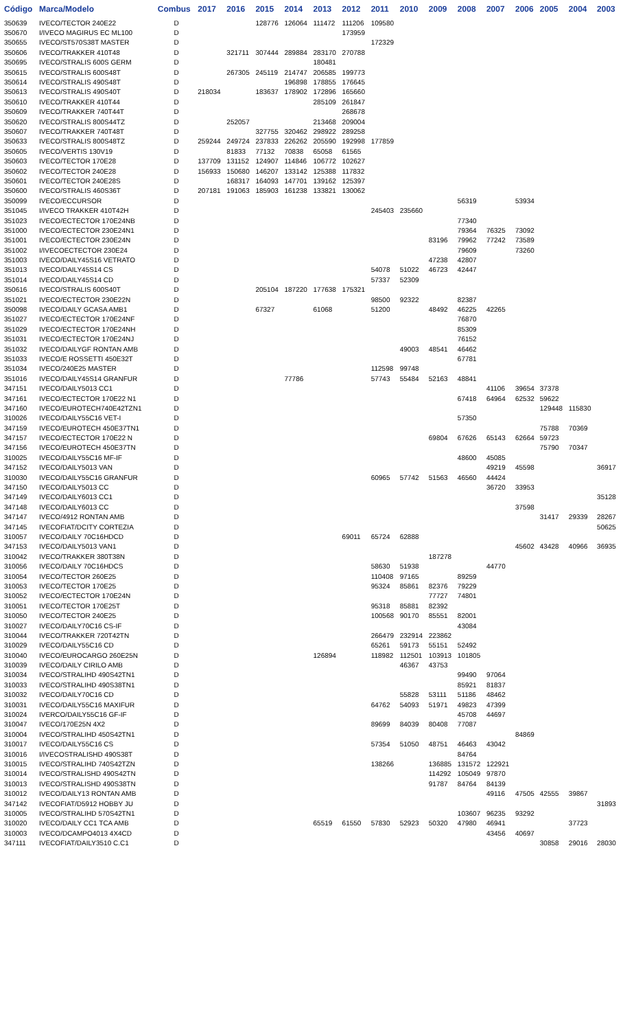| Código | Marca/Modelo | Combus | 2017 | 2016 | 2015 | 2014 | 2013 | 2012 | 2011 | 2010 | 2009 | 2008 | 2007 | 2006 | 2005 | 2004 | 2003 |
| --- | --- | --- | --- | --- | --- | --- | --- | --- | --- | --- | --- | --- | --- | --- | --- | --- | --- |
| 350639 | IVECO/TECTOR 240E22 | D | | | 128776 | 126064 | 111472 | 111206 | 109580 | | | | | | | | |
| 350670 | I/IVECO MAGIRUS EC ML100 | D | | | | | | 173959 | | | | | | | | | |
| 350655 | IVECO/ST570S38T MASTER | D | | | | | | | 172329 | | | | | | | | |
| 350606 | IVECO/TRAKKER 410T48 | D | | 321711 | 307444 | 289884 | 283170 | 270788 | | | | | | | | | |
| 350695 | IVECO/STRALIS 600S GERM | D | | | | | 180481 | | | | | | | | | | |
| 350615 | IVECO/STRALIS 600S48T | D | | 267305 | 245119 | 214747 | 206585 | 199773 | | | | | | | | | |
| 350614 | IVECO/STRALIS 490S48T | D | | | | 196898 | 178855 | 176645 | | | | | | | | | |
| 350613 | IVECO/STRALIS 490S40T | D | 218034 | | 183637 | 178902 | 172896 | 165660 | | | | | | | | | |
| 350610 | IVECO/TRAKKER 410T44 | D | | | | | 285109 | 261847 | | | | | | | | | |
| 350609 | IVECO/TRAKKER 740T44T | D | | | | | | 268678 | | | | | | | | | |
| 350620 | IVECO/STRALIS 800S44TZ | D | | 252057 | | | 213468 | 209004 | | | | | | | | | |
| 350607 | IVECO/TRAKKER 740T48T | D | | | 327755 | 320462 | 298922 | 289258 | | | | | | | | | |
| 350633 | IVECO/STRALIS 800S48TZ | D | 259244 | 249724 | 237833 | 226262 | 205590 | 192998 | 177859 | | | | | | | | |
| 350605 | IVECO/VERTIS 130V19 | D | | 81833 | 77132 | 70838 | 65058 | 61565 | | | | | | | | | |
| 350603 | IVECO/TECTOR 170E28 | D | 137709 | 131152 | 124907 | 114846 | 106772 | 102627 | | | | | | | | | |
| 350602 | IVECO/TECTOR 240E28 | D | 156933 | 150680 | 146207 | 133142 | 125388 | 117832 | | | | | | | | | |
| 350601 | IVECO/TECTOR 240E28S | D | | 168317 | 164093 | 147701 | 139162 | 125397 | | | | | | | | | |
| 350600 | IVECO/STRALIS 460S36T | D | 207181 | 191063 | 185903 | 161238 | 133821 | 130062 | | | | | | | | | |
| 350099 | IVECO/ECCURSOR | D | | | | | | | | | | 56319 | | 53934 | | | |
| 351045 | I/IVECO TRAKKER 410T42H | D | | | | | | | 245403 | 235660 | | | | | | | |
| 351023 | IVECO/ECTECTOR 170E24NB | D | | | | | | | | | | 77340 | | | | | |
| 351000 | IVECO/ECTECTOR 230E24N1 | D | | | | | | | | | | 79364 | 76325 | 73092 | | | |
| 351001 | IVECO/ECTECTOR 230E24N | D | | | | | | | | | 83196 | 79962 | 77242 | 73589 | | | |
| 351002 | I/IVECOECTECTOR 230E24 | D | | | | | | | | | | 79609 | | 73260 | | | |
| 351003 | IVECO/DAILY45S16 VETRATO | D | | | | | | | | | 47238 | 42807 | | | | | |
| 351013 | IVECO/DAILY45S14 CS | D | | | | | | | 54078 | 51022 | 46723 | 42447 | | | | | |
| 351014 | IVECO/DAILY45S14 CD | D | | | | | | | 57337 | 52309 | | | | | | | |
| 350616 | IVECO/STRALIS 600S40T | D | | | 205104 | 187220 | 177638 | 175321 | | | | | | | | | |
| 351021 | IVECO/ECTECTOR 230E22N | D | | | | | | | 98500 | 92322 | | 82387 | | | | | |
| 350098 | IVECO/DAILY GCASA AMB1 | D | | | 67327 | | 61068 | | 51200 | | 48492 | 46225 | 42265 | | | | |
| 351027 | IVECO/ECTECTOR 170E24NF | D | | | | | | | | | | 76870 | | | | | |
| 351029 | IVECO/ECTECTOR 170E24NH | D | | | | | | | | | | 85309 | | | | | |
| 351031 | IVECO/ECTECTOR 170E24NJ | D | | | | | | | | | | 76152 | | | | | |
| 351032 | IVECO/DAILYGF RONTAN AMB | D | | | | | | | | 49003 | 48541 | 46462 | | | | | |
| 351033 | IVECO/E ROSSETTI 450E32T | D | | | | | | | | | | 67781 | | | | | |
| 351034 | IVECO/240E25 MASTER | D | | | | | | | 112598 | 99748 | | | | | | | |
| 351016 | IVECO/DAILY45S14 GRANFUR | D | | | | 77786 | | | 57743 | 55484 | 52163 | 48841 | | | | | |
| 347151 | IVECO/DAILY5013 CC1 | D | | | | | | | | | | | 41106 | 39654 | 37378 | | |
| 347161 | IVECO/ECTECTOR 170E22 N1 | D | | | | | | | | | | 67418 | 64964 | 62532 | 59622 | | |
| 347160 | IVECO/EUROTECH740E42TZN1 | D | | | | | | | | | | | | | 129448 | 115830 | |
| 310026 | IVECO/DAILY55C16 VET-I | D | | | | | | | | | | 57350 | | | | | |
| 347159 | IVECO/EUROTECH 450E37TN1 | D | | | | | | | | | | | | | 75788 | 70369 | |
| 347157 | IVECO/ECTECTOR 170E22 N | D | | | | | | | | | 69804 | 67626 | 65143 | 62664 | 59723 | | |
| 347156 | IVECO/EUROTECH 450E37TN | D | | | | | | | | | | | | | 75790 | 70347 | |
| 310025 | IVECO/DAILY55C16 MF-IF | D | | | | | | | | | | 48600 | 45085 | | | | |
| 347152 | IVECO/DAILY5013 VAN | D | | | | | | | | | | | 49219 | 45598 | | | 36917 |
| 310030 | IVECO/DAILY55C16 GRANFUR | D | | | | | | | 60965 | 57742 | 51563 | 46560 | 44424 | | | | |
| 347150 | IVECO/DAILY5013 CC | D | | | | | | | | | | | 36720 | 33953 | | | |
| 347149 | IVECO/DAILY6013 CC1 | D | | | | | | | | | | | | | | | 35128 |
| 347148 | IVECO/DAILY6013 CC | D | | | | | | | | | | | | 37598 | | | |
| 347147 | IVECO/4912 RONTAN AMB | D | | | | | | | | | | | | | 31417 | 29339 | 28267 |
| 347145 | IVECOFIAT/DCITY CORTEZIA | D | | | | | | | | | | | | | | | 50625 |
| 310057 | IVECO/DAILY 70C16HDCD | D | | | | | | 69011 | 65724 | 62888 | | | | | | | |
| 347153 | IVECO/DAILY5013 VAN1 | D | | | | | | | | | | | | 45602 | 43428 | 40966 | 36935 |
| 310042 | IVECO/TRAKKER 380T38N | D | | | | | | | | | 187278 | | | | | | |
| 310056 | IVECO/DAILY 70C16HDCS | D | | | | | | | 58630 | 51938 | | | 44770 | | | | |
| 310054 | IVECO/TECTOR 260E25 | D | | | | | | | 110408 | 97165 | | 89259 | | | | | |
| 310053 | IVECO/TECTOR 170E25 | D | | | | | | | 95324 | 85861 | 82376 | 79229 | | | | | |
| 310052 | IVECO/ECTECTOR 170E24N | D | | | | | | | | | 77727 | 74801 | | | | | |
| 310051 | IVECO/TECTOR 170E25T | D | | | | | | | 95318 | 85881 | 82392 | | | | | | |
| 310050 | IVECO/TECTOR 240E25 | D | | | | | | | 100568 | 90170 | 85551 | 82001 | | | | | |
| 310027 | IVECO/DAILY70C16 CS-IF | D | | | | | | | | | | 43084 | | | | | |
| 310044 | IVECO/TRAKKER 720T42TN | D | | | | | | | 266479 | 232914 | 223862 | | | | | | |
| 310029 | IVECO/DAILY55C16 CD | D | | | | | | | 65261 | 59173 | 55151 | 52492 | | | | | |
| 310040 | IVECO/EUROCARGO 260E25N | D | | | | | 126894 | | 118982 | 112501 | 103913 | 101805 | | | | | |
| 310039 | IVECO/DAILY CIRILO AMB | D | | | | | | | | 46367 | 43753 | | | | | | |
| 310034 | IVECO/STRALIHD 490S42TN1 | D | | | | | | | | | | 99490 | 97064 | | | | |
| 310033 | IVECO/STRALIHD 490S38TN1 | D | | | | | | | | | | 85921 | 81837 | | | | |
| 310032 | IVECO/DAILY70C16 CD | D | | | | | | | | 55828 | 53111 | 51186 | 48462 | | | | |
| 310031 | IVECO/DAILY55C16 MAXIFUR | D | | | | | | | 64762 | 54093 | 51971 | 49823 | 47399 | | | | |
| 310024 | IVERCO/DAILY55C16 GF-IF | D | | | | | | | | | | 45708 | 44697 | | | | |
| 310047 | IVECO/170E25N 4X2 | D | | | | | | | 89699 | 84039 | 80408 | 77087 | | | | | |
| 310004 | IVECO/STRALIHD 450S42TN1 | D | | | | | | | | | | | | 84869 | | | |
| 310017 | IVECO/DAILY55C16 CS | D | | | | | | | 57354 | 51050 | 48751 | 46463 | 43042 | | | | |
| 310016 | I/IVECOSTRALISHD 490S38T | D | | | | | | | | | | 84764 | | | | | |
| 310015 | IVECO/STRALIHD 740S42TZN | D | | | | | | | 138266 | | 136885 | 131572 | 122921 | | | | |
| 310014 | IVECO/STRALISHD 490S42TN | D | | | | | | | | | 114292 | 105049 | 97870 | | | | |
| 310013 | IVECO/STRALISHD 490S38TN | D | | | | | | | | | 91787 | 84764 | 84139 | | | | |
| 310012 | IVECO/DAILY13 RONTAN AMB | D | | | | | | | | | | | 49116 | 47505 | 42555 | 39867 | |
| 347142 | IVECOFIAT/D5912 HOBBY JU | D | | | | | | | | | | | | | | | 31893 |
| 310005 | IVECO/STRALIHD 570S42TN1 | D | | | | | | | | | | 103607 | 96235 | 93292 | | | |
| 310020 | IVECO/DAILY CC1 TCA AMB | D | | | | | 65519 | 61550 | 57830 | 52923 | 50320 | 47980 | 46941 | | | 37723 | |
| 310003 | IVECO/DCAMPO4013 4X4CD | D | | | | | | | | | | | 43456 | 40697 | | | |
| 347111 | IVECOFIAT/DAILY3510 C.C1 | D | | | | | | | | | | | | | 30858 | 29016 | 28030 |